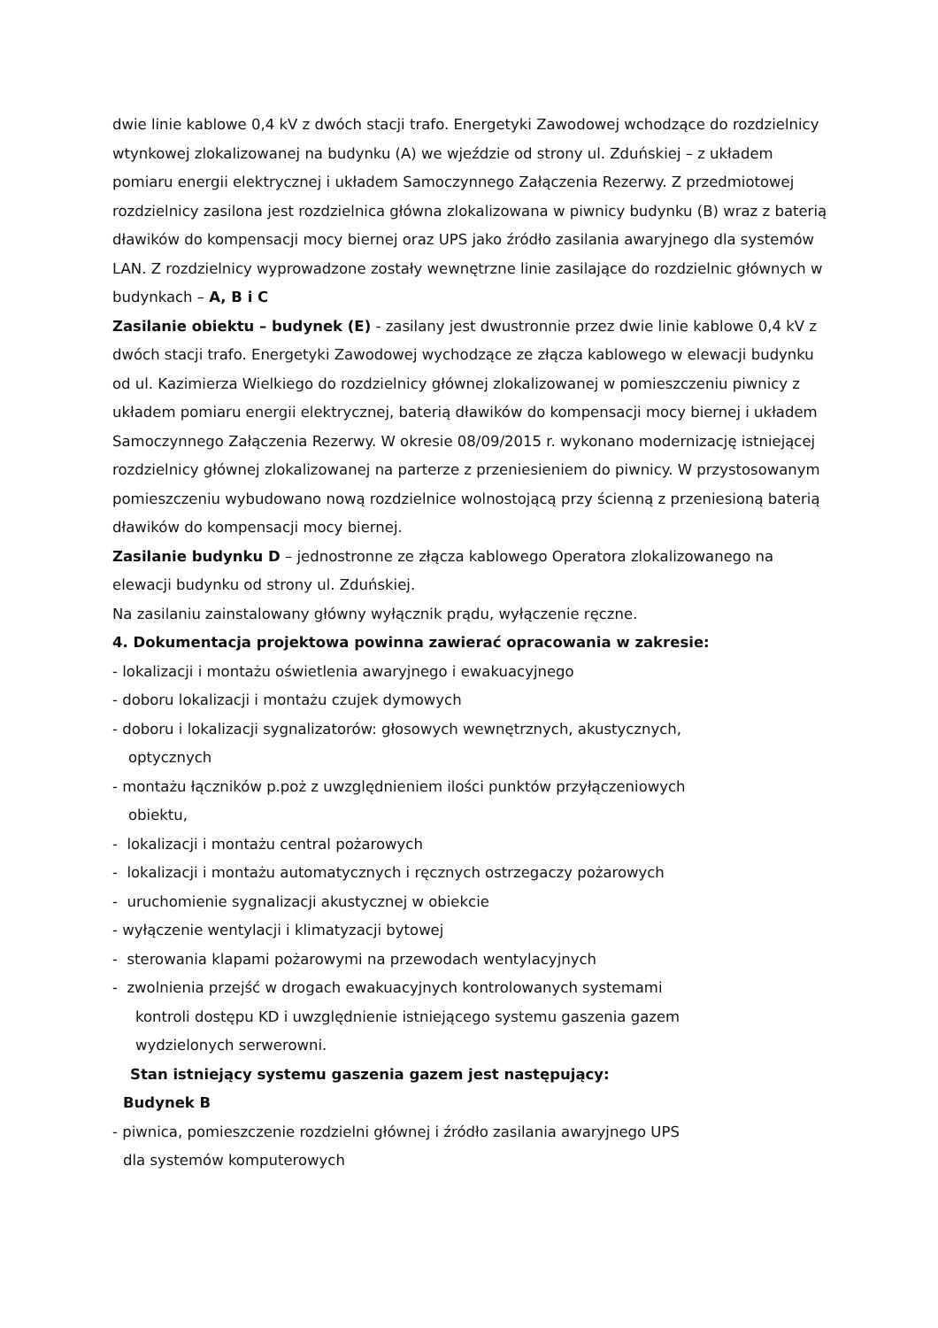dwie linie kablowe 0,4 kV z dwóch stacji trafo. Energetyki Zawodowej wchodzące do rozdzielnicy wtynkowej zlokalizowanej na budynku (A) we wjeździe od strony ul. Zduńskiej – z układem pomiaru energii elektrycznej i układem Samoczynnego Załączenia Rezerwy. Z przedmiotowej rozdzielnicy zasilona jest rozdzielnica główna zlokalizowana w piwnicy budynku (B) wraz z baterią dławików do kompensacji mocy biernej oraz UPS jako źródło zasilania awaryjnego dla systemów LAN. Z rozdzielnicy wyprowadzone zostały wewnętrzne linie zasilające do rozdzielnic głównych w budynkach – A, B i C
Zasilanie obiektu – budynek (E) - zasilany jest dwustronnie przez dwie linie kablowe 0,4 kV z dwóch stacji trafo. Energetyki Zawodowej wychodzące ze złącza kablowego w elewacji budynku od ul. Kazimierza Wielkiego do rozdzielnicy głównej zlokalizowanej w pomieszczeniu piwnicy z układem pomiaru energii elektrycznej, baterią dławików do kompensacji mocy biernej i układem Samoczynnego Załączenia Rezerwy. W okresie 08/09/2015 r. wykonano modernizację istniejącej rozdzielnicy głównej zlokalizowanej na parterze z przeniesieniem do piwnicy. W przystosowanym pomieszczeniu wybudowano nową rozdzielnice wolnostojącą przy ścienną z przeniesioną baterią dławików do kompensacji mocy biernej.
Zasilanie budynku D – jednostronne ze złącza kablowego Operatora zlokalizowanego na elewacji budynku od strony ul. Zduńskiej.
Na zasilaniu zainstalowany główny wyłącznik prądu, wyłączenie ręczne.
4. Dokumentacja projektowa powinna zawierać opracowania w zakresie:
- lokalizacji i montażu oświetlenia awaryjnego i ewakuacyjnego
- doboru lokalizacji i montażu czujek dymowych
- doboru i lokalizacji sygnalizatorów: głosowych wewnętrznych, akustycznych,
optycznych
- montażu łączników p.poż z uwzględnieniem ilości punktów przyłączeniowych
obiektu,
- lokalizacji i montażu central pożarowych
- lokalizacji i montażu automatycznych i ręcznych ostrzegaczy pożarowych
- uruchomienie sygnalizacji akustycznej w obiekcie
- wyłączenie wentylacji i klimatyzacji bytowej
- sterowania klapami pożarowymi na przewodach wentylacyjnych
- zwolnienia przejść w drogach ewakuacyjnych kontrolowanych systemami
kontroli dostępu KD i uwzględnienie istniejącego systemu gaszenia gazem
wydzielonych serwerowni.
Stan istniejący systemu gaszenia gazem jest następujący:
Budynek B
- piwnica, pomieszczenie rozdzielni głównej i źródło zasilania awaryjnego UPS
dla systemów komputerowych